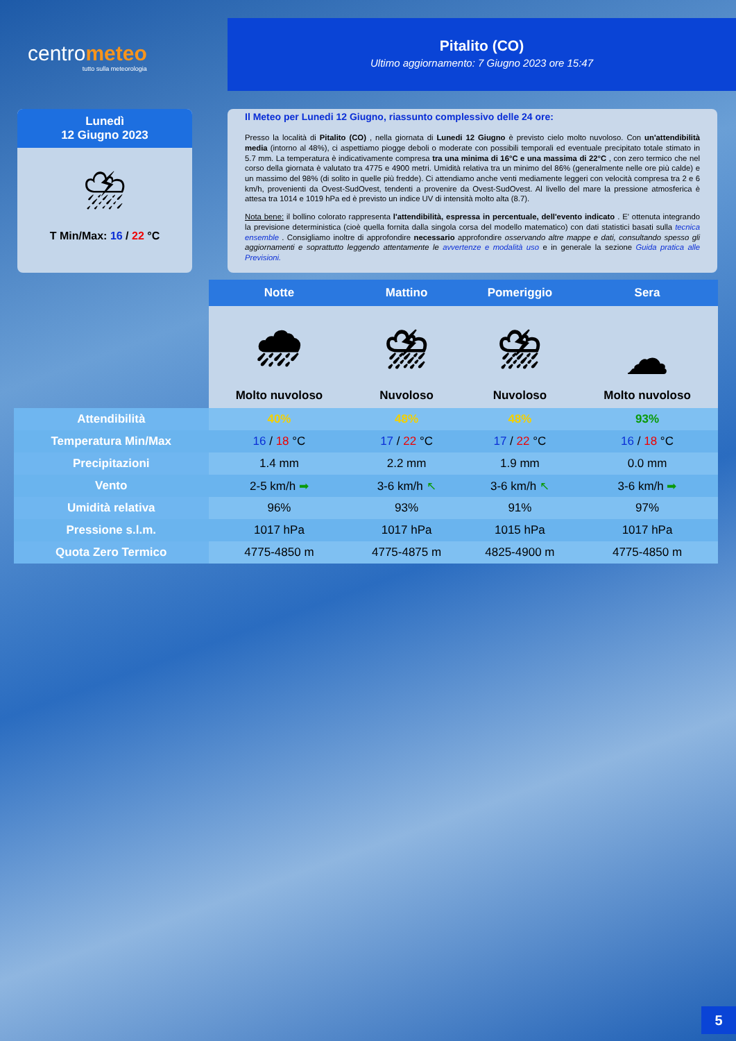centrometeo
tutto sulla meteorologia
Pitalito (CO)
Ultimo aggiornamento: 7 Giugno 2023 ore 15:47
Lunedì
12 Giugno 2023
⛈
T Min/Max: 16 / 22 °C
Il Meteo per Lunedi 12 Giugno, riassunto complessivo delle 24 ore:
Presso la località di Pitalito (CO) , nella giornata di Lunedi 12 Giugno è previsto cielo molto nuvoloso. Con un'attendibilità media (intorno al 48%), ci aspettiamo piogge deboli o moderate con possibili temporali ed eventuale precipitato totale stimato in 5.7 mm. La temperatura è indicativamente compresa tra una minima di 16°C e una massima di 22°C , con zero termico che nel corso della giornata è valutato tra 4775 e 4900 metri. Umidità relativa tra un minimo del 86% (generalmente nelle ore più calde) e un massimo del 98% (di solito in quelle più fredde). Ci attendiamo anche venti mediamente leggeri con velocità compresa tra 2 e 6 km/h, provenienti da Ovest-SudOvest, tendenti a provenire da Ovest-SudOvest. Al livello del mare la pressione atmosferica è attesa tra 1014 e 1019 hPa ed è previsto un indice UV di intensità molto alta (8.7).
Nota bene: il bollino colorato rappresenta l'attendibilità, espressa in percentuale, dell'evento indicato . E' ottenuta integrando la previsione deterministica (cioè quella fornita dalla singola corsa del modello matematico) con dati statistici basati sulla tecnica ensemble . Consigliamo inoltre di approfondire necessario approfondire osservando altre mappe e dati, consultando spesso gli aggiornamenti e soprattutto leggendo attentamente le avvertenze e modalità uso e in generale la sezione Guida pratica alle Previsioni.
| | Notte | Mattino | Pomeriggio | Sera |
| | 🌧 Molto nuvoloso | ⛈ Nuvoloso | ⛈ Nuvoloso | ☁ Molto nuvoloso |
| Attendibilità | 40% | 48% | 48% | 93% |
| Temperatura Min/Max | 16 / 18 °C | 17 / 22 °C | 17 / 22 °C | 16 / 18 °C |
| Precipitazioni | 1.4 mm | 2.2 mm | 1.9 mm | 0.0 mm |
| Vento | 2-5 km/h ➡ | 3-6 km/h ↖ | 3-6 km/h ↖ | 3-6 km/h ➡ |
| Umidità relativa | 96% | 93% | 91% | 97% |
| Pressione s.l.m. | 1017 hPa | 1017 hPa | 1015 hPa | 1017 hPa |
| Quota Zero Termico | 4775-4850 m | 4775-4875 m | 4825-4900 m | 4775-4850 m |
5